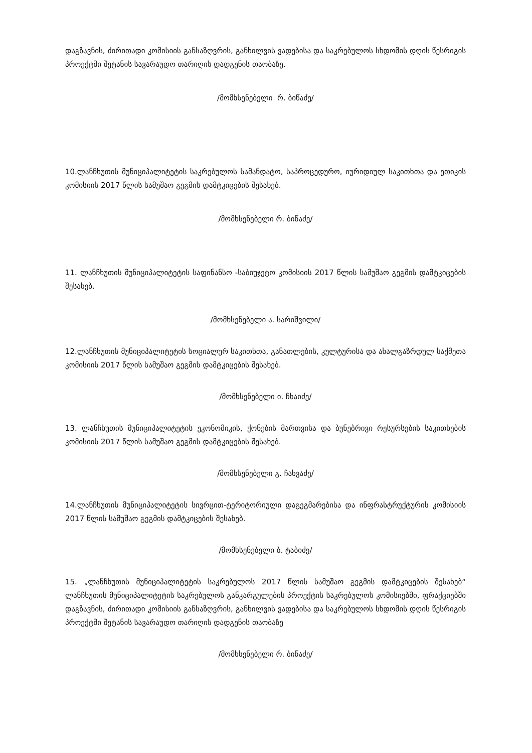დაგზავნის, ძირითადი კომისიის განსაზღვრის, განხილვის ვადებისა და საკრებულოს სხდომის დღის წესრიგის პროექტში შეტანის სავარაუდო თარიღის დადგენის თაობაზე.
/მომხსენებელი რ. ბიწაძე/
10.ლანჩხუთის მუნიციპალიტეტის საკრებულოს სამანდატო, საპროცედურო, იურიდიულ საკითხთა და ეთიკის კომისიის 2017 წლის სამუშაო გეგმის დამტკიცების შესახებ.
/მომხსენებელი რ. ბიწაძე/
11. ლანჩხუთის მუნიციპალიტეტის საფინანსო -საბიუჯეტო კომისიის 2017 წლის სამუშაო გეგმის დამტკიცების შესახებ.
/მომხსენებელი ა. სარიშვილი/
12.ლანჩხუთის მუნიციპალიტეტის სოციალურ საკითხთა, განათლების, კულტურისა და ახალგაზრდულ საქმეთა კომისიის 2017 წლის სამუშაო გეგმის დამტკიცების შესახებ.
/მომხსენებელი ი. ჩხაიძე/
13. ლანჩხუთის მუნიციპალიტეტის ეკონომიკის, ქონების მართვისა და ბუნებრივი რესურსების საკითხების კომისიის 2017 წლის სამუშაო გეგმის დამტკიცების შესახებ.
/მომხსენებელი გ. ჩახვაძე/
14.ლანჩხუთის მუნიციპალიტეტის სივრცით-ტერიტორიული დაგეგმარებისა და ინფრასტრუქტურის კომისიის 2017 წლის სამუშაო გეგმის დამტკიცების შესახებ.
/მომხსენებელი ბ. ტაბიძე/
15. „ლანჩხუთის მუნიციპალიტეტის საკრებულოს 2017 წლის სამუშაო გეგმის დამტკიცების შესახებ“ ლანჩხუთის მუნიციპალიტეტის საკრებულოს განკარგულების პროექტის საკრებულოს კომისიებში, ფრაქციებში დაგზავნის, ძირითადი კომისიის განსაზღვრის, განხილვის ვადებისა და საკრებულოს სხდომის დღის წესრიგის პროექტში შეტანის სავარაუდო თარიღის დადგენის თაობაზე
/მომხსენებელი რ. ბიწაძე/